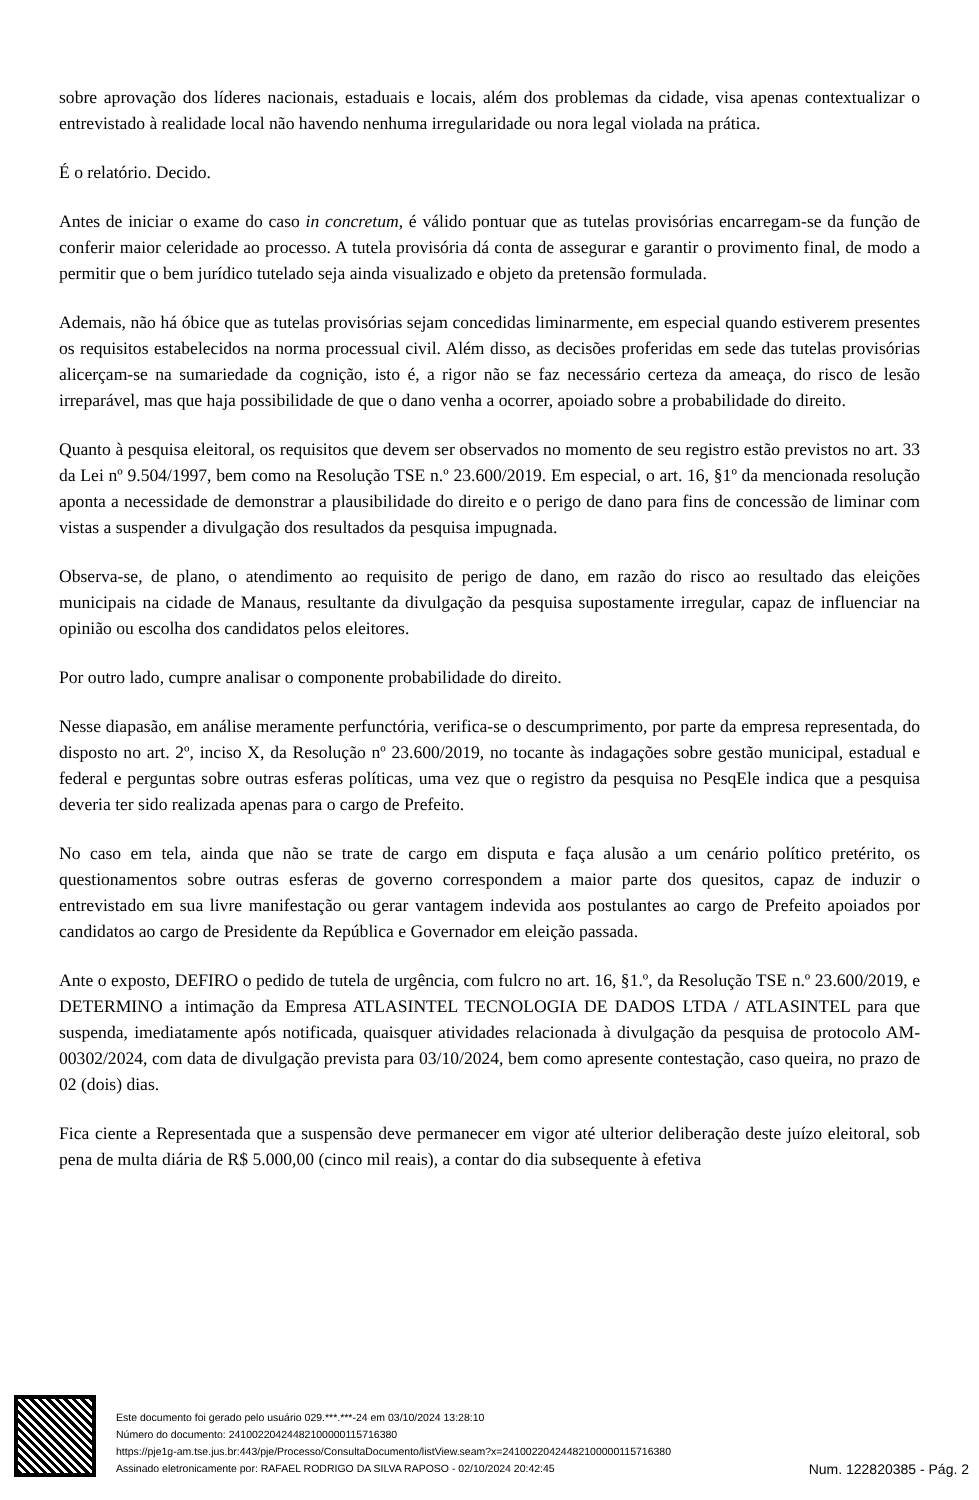sobre aprovação dos líderes nacionais, estaduais e locais, além dos problemas da cidade, visa apenas contextualizar o entrevistado à realidade local não havendo nenhuma irregularidade ou nora legal violada na prática.
É o relatório. Decido.
Antes de iniciar o exame do caso in concretum, é válido pontuar que as tutelas provisórias encarregam-se da função de conferir maior celeridade ao processo. A tutela provisória dá conta de assegurar e garantir o provimento final, de modo a permitir que o bem jurídico tutelado seja ainda visualizado e objeto da pretensão formulada.
Ademais, não há óbice que as tutelas provisórias sejam concedidas liminarmente, em especial quando estiverem presentes os requisitos estabelecidos na norma processual civil. Além disso, as decisões proferidas em sede das tutelas provisórias alicerçam-se na sumariedade da cognição, isto é, a rigor não se faz necessário certeza da ameaça, do risco de lesão irreparável, mas que haja possibilidade de que o dano venha a ocorrer, apoiado sobre a probabilidade do direito.
Quanto à pesquisa eleitoral, os requisitos que devem ser observados no momento de seu registro estão previstos no art. 33 da Lei nº 9.504/1997, bem como na Resolução TSE n.º 23.600/2019. Em especial, o art. 16, §1º da mencionada resolução aponta a necessidade de demonstrar a plausibilidade do direito e o perigo de dano para fins de concessão de liminar com vistas a suspender a divulgação dos resultados da pesquisa impugnada.
Observa-se, de plano, o atendimento ao requisito de perigo de dano, em razão do risco ao resultado das eleições municipais na cidade de Manaus, resultante da divulgação da pesquisa supostamente irregular, capaz de influenciar na opinião ou escolha dos candidatos pelos eleitores.
Por outro lado, cumpre analisar o componente probabilidade do direito.
Nesse diapasão, em análise meramente perfunctória, verifica-se o descumprimento, por parte da empresa representada, do disposto no art. 2º, inciso X, da Resolução nº 23.600/2019, no tocante às indagações sobre gestão municipal, estadual e federal e perguntas sobre outras esferas políticas, uma vez que o registro da pesquisa no PesqEle indica que a pesquisa deveria ter sido realizada apenas para o cargo de Prefeito.
No caso em tela, ainda que não se trate de cargo em disputa e faça alusão a um cenário político pretérito, os questionamentos sobre outras esferas de governo correspondem a maior parte dos quesitos, capaz de induzir o entrevistado em sua livre manifestação ou gerar vantagem indevida aos postulantes ao cargo de Prefeito apoiados por candidatos ao cargo de Presidente da República e Governador em eleição passada.
Ante o exposto, DEFIRO o pedido de tutela de urgência, com fulcro no art. 16, §1.º, da Resolução TSE n.º 23.600/2019, e DETERMINO a intimação da Empresa ATLASINTEL TECNOLOGIA DE DADOS LTDA / ATLASINTEL para que suspenda, imediatamente após notificada, quaisquer atividades relacionada à divulgação da pesquisa de protocolo AM-00302/2024, com data de divulgação prevista para 03/10/2024, bem como apresente contestação, caso queira, no prazo de 02 (dois) dias.
Fica ciente a Representada que a suspensão deve permanecer em vigor até ulterior deliberação deste juízo eleitoral, sob pena de multa diária de R$ 5.000,00 (cinco mil reais), a contar do dia subsequente à efetiva
Este documento foi gerado pelo usuário 029.***.***-24 em 03/10/2024 13:28:10
Número do documento: 24100220424482100000115716380
https://pje1g-am.tse.jus.br:443/pje/Processo/ConsultaDocumento/listView.seam?x=24100220424482100000115716380
Assinado eletronicamente por: RAFAEL RODRIGO DA SILVA RAPOSO - 02/10/2024 20:42:45
Num. 122820385 - Pág. 2